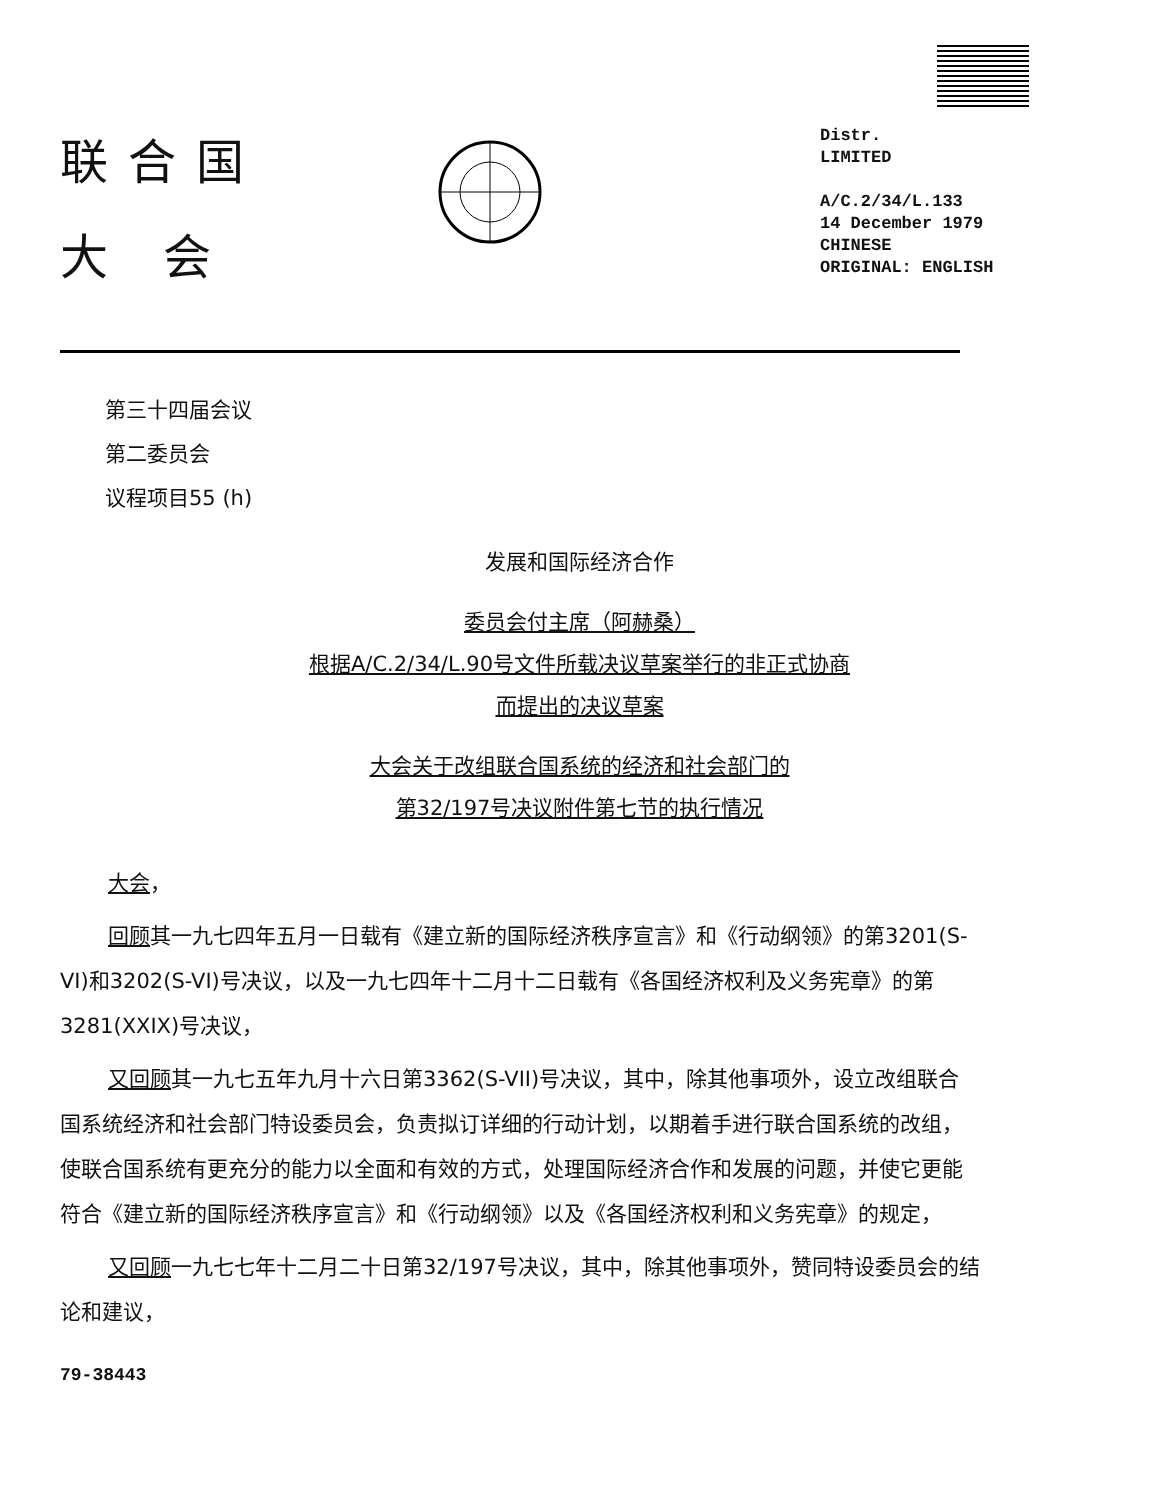联合国
大 会
Distr.
LIMITED
A/C.2/34/L.133
14 December 1979
CHINESE
ORIGINAL: ENGLISH
第三十四届会议
第二委员会
议程项目55 (h)
发展和国际经济合作
委员会付主席（阿赫桑）
根据A/C.2/34/L.90号文件所载决议草案举行的非正式协商
而提出的决议草案
大会关于改组联合国系统的经济和社会部门的
第32/197号决议附件第七节的执行情况
大会，
回顾其一九七四年五月一日载有《建立新的国际经济秩序宣言》和《行动纲领》的第3201(S-VI)和3202(S-VI)号决议，以及一九七四年十二月十二日载有《各国经济权利及义务宪章》的第3281(XXIX)号决议，
又回顾其一九七五年九月十六日第3362(S-VII)号决议，其中，除其他事项外，设立改组联合国系统经济和社会部门特设委员会，负责拟订详细的行动计划，以期着手进行联合国系统的改组，使联合国系统有更充分的能力以全面和有效的方式，处理国际经济合作和发展的问题，并使它更能符合《建立新的国际经济秩序宣言》和《行动纲领》以及《各国经济权利和义务宪章》的规定，
又回顾一九七七年十二月二十日第32/197号决议，其中，除其他事项外，赞同特设委员会的结论和建议，
79-38443